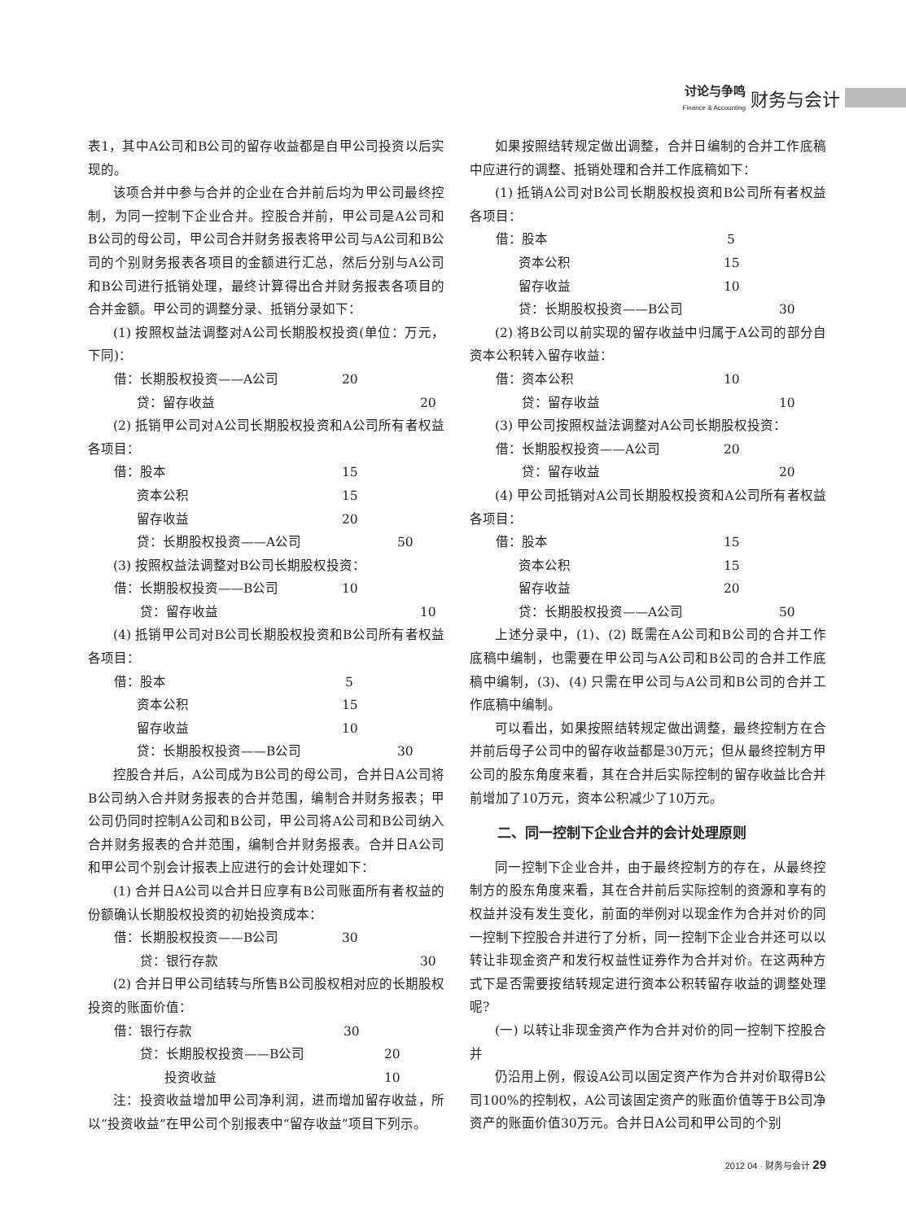讨论与争鸣
Finance & Accounting
财务与会计
表1，其中A公司和B公司的留存收益都是自甲公司投资以后实现的。
该项合并中参与合并的企业在合并前后均为甲公司最终控制，为同一控制下企业合并。控股合并前，甲公司是A公司和B公司的母公司，甲公司合并财务报表将甲公司与A公司和B公司的个别财务报表各项目的金额进行汇总，然后分别与A公司和B公司进行抵销处理，最终计算得出合并财务报表各项目的合并金额。甲公司的调整分录、抵销分录如下：
(1) 按照权益法调整对A公司长期股权投资(单位：万元，下同)：
借：长期股权投资——A公司 20
贷：留存收益 20
(2) 抵销甲公司对A公司长期股权投资和A公司所有者权益各项目：
借：股本 15
资本公积 15
留存收益 20
贷：长期股权投资——A公司 50
(3) 按照权益法调整对B公司长期股权投资：
借：长期股权投资——B公司 10
贷：留存收益 10
(4) 抵销甲公司对B公司长期股权投资和B公司所有者权益各项目：
借：股本 5
资本公积 15
留存收益 10
贷：长期股权投资——B公司 30
控股合并后，A公司成为B公司的母公司，合并日A公司将B公司纳入合并财务报表的合并范围，编制合并财务报表；甲公司仍同时控制A公司和B公司，甲公司将A公司和B公司纳入合并财务报表的合并范围，编制合并财务报表。合并日A公司和甲公司个别会计报表上应进行的会计处理如下：
(1) 合并日A公司以合并日应享有B公司账面所有者权益的份额确认长期股权投资的初始投资成本：
借：长期股权投资——B公司 30
贷：银行存款 30
(2) 合并日甲公司结转与所售B公司股权相对应的长期股权投资的账面价值：
借：银行存款 30
贷：长期股权投资——B公司 20
投资收益 10
注：投资收益增加甲公司净利润，进而增加留存收益，所以“投资收益”在甲公司个别报表中“留存收益”项目下列示。
如果按照结转规定做出调整，合并日编制的合并工作底稿中应进行的调整、抵销处理和合并工作底稿如下：
(1) 抵销A公司对B公司长期股权投资和B公司所有者权益各项目：
借：股本 5
资本公积 15
留存收益 10
贷：长期股权投资——B公司 30
(2) 将B公司以前实现的留存收益中归属于A公司的部分自资本公积转入留存收益：
借：资本公积 10
贷：留存收益 10
(3) 甲公司按照权益法调整对A公司长期股权投资：
借：长期股权投资——A公司 20
贷：留存收益 20
(4) 甲公司抵销对A公司长期股权投资和A公司所有者权益各项目：
借：股本 15
资本公积 15
留存收益 20
贷：长期股权投资——A公司 50
上述分录中，(1)、(2) 既需在A公司和B公司的合并工作底稿中编制，也需要在甲公司与A公司和B公司的合并工作底稿中编制，(3)、(4) 只需在甲公司与A公司和B公司的合并工作底稿中编制。
可以看出，如果按照结转规定做出调整，最终控制方在合并前后母子公司中的留存收益都是30万元；但从最终控制方甲公司的股东角度来看，其在合并后实际控制的留存收益比合并前增加了10万元，资本公积减少了10万元。
二、同一控制下企业合并的会计处理原则
同一控制下企业合并，由于最终控制方的存在，从最终控制方的股东角度来看，其在合并前后实际控制的资源和享有的权益并没有发生变化，前面的举例对以现金作为合并对价的同一控制下控股合并进行了分析，同一控制下企业合并还可以以转让非现金资产和发行权益性证券作为合并对价。在这两种方式下是否需要按结转规定进行资本公积转留存收益的调整处理呢?
(一) 以转让非现金资产作为合并对价的同一控制下控股合并
仍沿用上例，假设A公司以固定资产作为合并对价取得B公司100%的控制权，A公司该固定资产的账面价值等于B公司净资产的账面价值30万元。合并日A公司和甲公司的个别
2012 04 · 财务与会计 29